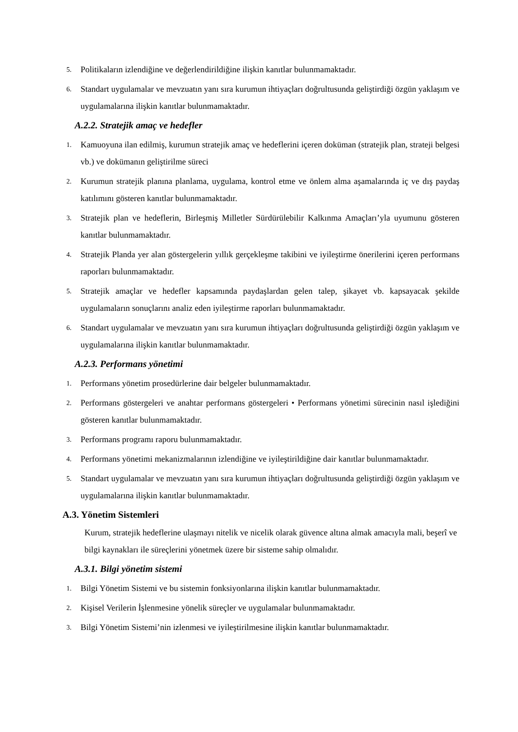5. Politikaların izlendiğine ve değerlendirildiğine ilişkin kanıtlar bulunmamaktadır.
6. Standart uygulamalar ve mevzuatın yanı sıra kurumun ihtiyaçları doğrultusunda geliştirdiği özgün yaklaşım ve uygulamalarına ilişkin kanıtlar bulunmamaktadır.
A.2.2. Stratejik amaç ve hedefler
1. Kamuoyuna ilan edilmiş, kurumun stratejik amaç ve hedeflerini içeren doküman (stratejik plan, strateji belgesi vb.) ve dokümanın geliştirilme süreci
2. Kurumun stratejik planına planlama, uygulama, kontrol etme ve önlem alma aşamalarında iç ve dış paydaş katılımını gösteren kanıtlar bulunmamaktadır.
3. Stratejik plan ve hedeflerin, Birleşmiş Milletler Sürdürülebilir Kalkınma Amaçları’yla uyumunu gösteren kanıtlar bulunmamaktadır.
4. Stratejik Planda yer alan göstergelerin yıllık gerçekleşme takibini ve iyileştirme önerilerini içeren performans raporları bulunmamaktadır.
5. Stratejik amaçlar ve hedefler kapsamında paydaşlardan gelen talep, şikayet vb. kapsayacak şekilde uygulamaların sonuçlarını analiz eden iyileştirme raporları bulunmamaktadır.
6. Standart uygulamalar ve mevzuatın yanı sıra kurumun ihtiyaçları doğrultusunda geliştirdiği özgün yaklaşım ve uygulamalarına ilişkin kanıtlar bulunmamaktadır.
A.2.3. Performans yönetimi
1. Performans yönetim prosedürlerine dair belgeler bulunmamaktadır.
2. Performans göstergeleri ve anahtar performans göstergeleri • Performans yönetimi sürecinin nasıl işlediğini gösteren kanıtlar bulunmamaktadır.
3. Performans programı raporu bulunmamaktadır.
4. Performans yönetimi mekanizmalarının izlendiğine ve iyileştirildiğine dair kanıtlar bulunmamaktadır.
5. Standart uygulamalar ve mevzuatın yanı sıra kurumun ihtiyaçları doğrultusunda geliştirdiği özgün yaklaşım ve uygulamalarına ilişkin kanıtlar bulunmamaktadır.
A.3. Yönetim Sistemleri
Kurum, stratejik hedeflerine ulaşmayı nitelik ve nicelik olarak güvence altına almak amacıyla mali, beşerî ve bilgi kaynakları ile süreçlerini yönetmek üzere bir sisteme sahip olmalıdır.
A.3.1. Bilgi yönetim sistemi
1. Bilgi Yönetim Sistemi ve bu sistemin fonksiyonlarına ilişkin kanıtlar bulunmamaktadır.
2. Kişisel Verilerin İşlenmesine yönelik süreçler ve uygulamalar bulunmamaktadır.
3. Bilgi Yönetim Sistemi’nin izlenmesi ve iyileştirilmesine ilişkin kanıtlar bulunmamaktadır.